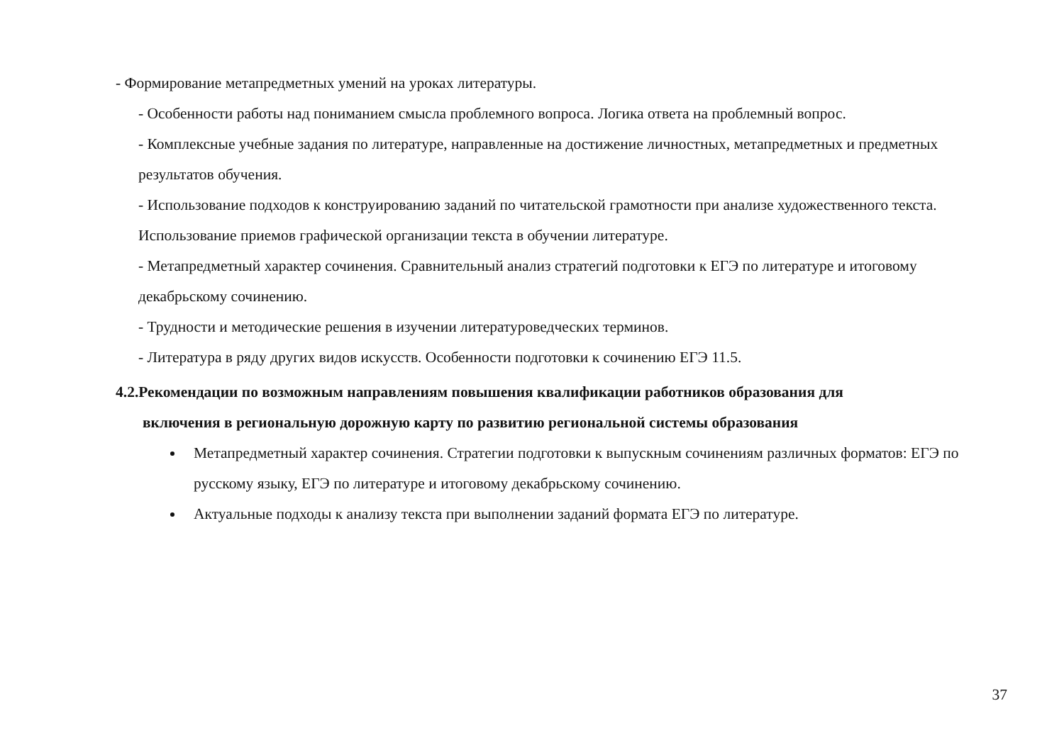- Формирование метапредметных умений на уроках литературы.
- Особенности работы над пониманием смысла проблемного вопроса. Логика ответа на проблемный вопрос.
- Комплексные учебные задания по литературе, направленные на достижение личностных, метапредметных и предметных результатов обучения.
- Использование подходов к конструированию заданий по читательской грамотности при анализе художественного текста. Использование приемов графической организации текста в обучении литературе.
- Метапредметный характер сочинения. Сравнительный анализ стратегий подготовки к ЕГЭ по литературе и итоговому декабрьскому сочинению.
- Трудности и методические решения в изучении литературоведческих терминов.
- Литература в ряду других видов искусств. Особенности подготовки к сочинению ЕГЭ 11.5.
4.2.Рекомендации по возможным направлениям повышения квалификации работников образования для
включения в региональную дорожную карту по развитию региональной системы образования
Метапредметный характер сочинения. Стратегии подготовки к выпускным сочинениям различных форматов: ЕГЭ по русскому языку, ЕГЭ по литературе и итоговому декабрьскому сочинению.
Актуальные подходы к анализу текста при выполнении заданий формата ЕГЭ по литературе.
37